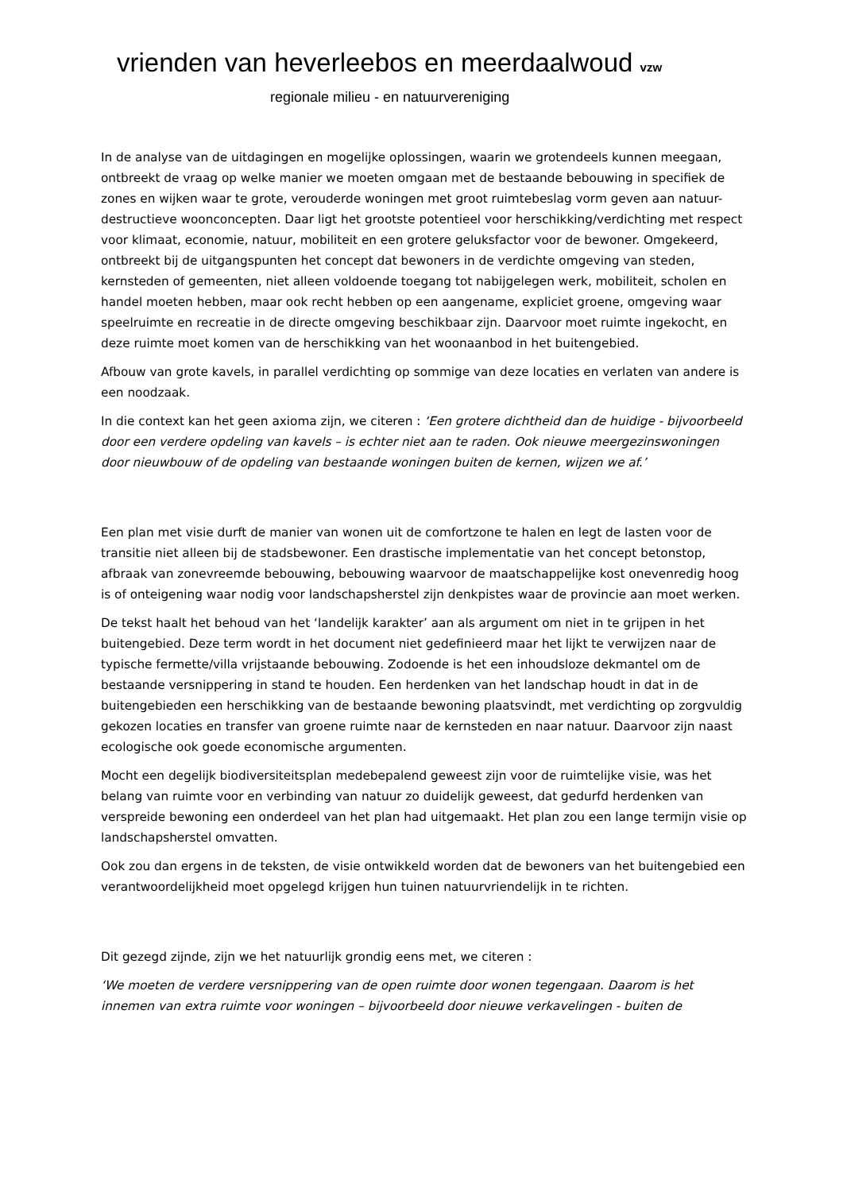vrienden van heverleebos en meerdaalwoud vzw
regionale milieu - en natuurvereniging
In de analyse van de uitdagingen en mogelijke oplossingen, waarin we grotendeels kunnen meegaan, ontbreekt de vraag op welke manier we moeten omgaan met de bestaande bebouwing in specifiek de zones en wijken waar te grote, verouderde woningen met groot ruimtebeslag vorm geven aan natuur-destructieve woonconcepten. Daar ligt het grootste potentieel voor herschikking/verdichting met respect voor klimaat, economie, natuur, mobiliteit en een grotere geluksfactor voor de bewoner. Omgekeerd, ontbreekt bij de uitgangspunten het concept dat bewoners in de verdichte omgeving van steden, kernsteden of gemeenten, niet alleen voldoende toegang tot nabijgelegen werk, mobiliteit, scholen en handel moeten hebben, maar ook recht hebben op een aangename, expliciet groene, omgeving waar speelruimte en recreatie in de directe omgeving beschikbaar zijn. Daarvoor moet ruimte ingekocht, en deze ruimte moet komen van de herschikking van het woonaanbod in het buitengebied.
Afbouw van grote kavels, in parallel verdichting op sommige van deze locaties en verlaten van andere is een noodzaak.
In die context kan het geen axioma zijn, we citeren : ‘Een grotere dichtheid dan de huidige - bijvoorbeeld door een verdere opdeling van kavels – is echter niet aan te raden. Ook nieuwe meergezinswoningen door nieuwbouw of de opdeling van bestaande woningen buiten de kernen, wijzen we af.’
Een plan met visie durft de manier van wonen uit de comfortzone te halen en legt de lasten voor de transitie niet alleen bij de stadsbewoner. Een drastische implementatie van het concept betonstop, afbraak van zonevreemde bebouwing, bebouwing waarvoor de maatschappelijke kost onevenredig hoog is of onteigening waar nodig voor landschapsherstel zijn denkpistes waar de provincie aan moet werken.
De tekst haalt het behoud van het ‘landelijk karakter’ aan als argument om niet in te grijpen in het buitengebied. Deze term wordt in het document niet gedefinieerd maar het lijkt te verwijzen naar de typische fermette/villa vrijstaande bebouwing. Zodoende is het een inhoudsloze dekmantel om de bestaande versnippering in stand te houden. Een herdenken van het landschap houdt in dat in de buitengebieden een herschikking van de bestaande bewoning plaatsvindt, met verdichting op zorgvuldig gekozen locaties en transfer van groene ruimte naar de kernsteden en naar natuur. Daarvoor zijn naast ecologische ook goede economische argumenten.
Mocht een degelijk biodiversiteitsplan medebepalend geweest zijn voor de ruimtelijke visie, was het belang van ruimte voor en verbinding van natuur zo duidelijk geweest, dat gedurfd herdenken van verspreide bewoning een onderdeel van het plan had uitgemaakt. Het plan zou een lange termijn visie op landschapsherstel omvatten.
Ook zou dan ergens in de teksten, de visie ontwikkeld worden dat de bewoners van het buitengebied een verantwoordelijkheid moet opgelegd krijgen hun tuinen natuurvriendelijk in te richten.
Dit gezegd zijnde, zijn we het natuurlijk grondig eens met, we citeren :
‘We moeten de verdere versnippering van de open ruimte door wonen tegengaan. Daarom is het innemen van extra ruimte voor woningen – bijvoorbeeld door nieuwe verkavelingen - buiten de